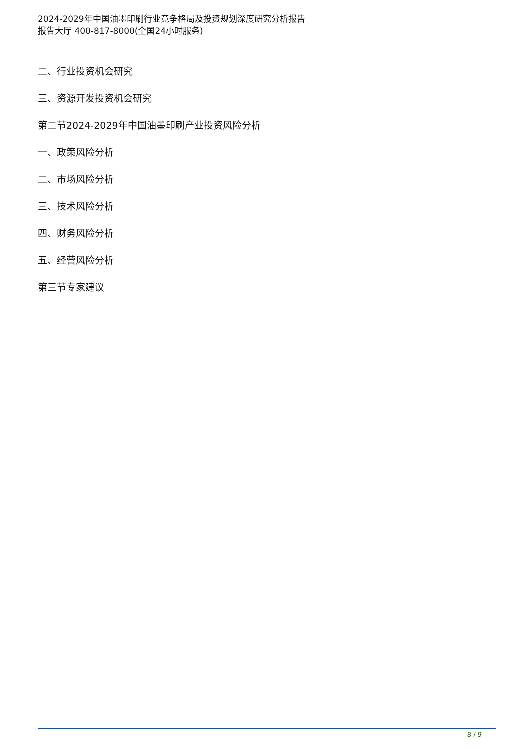2024-2029年中国油墨印刷行业竞争格局及投资规划深度研究分析报告
报告大厅 400-817-8000(全国24小时服务)
二、行业投资机会研究
三、资源开发投资机会研究
第二节2024-2029年中国油墨印刷产业投资风险分析
一、政策风险分析
二、市场风险分析
三、技术风险分析
四、财务风险分析
五、经营风险分析
第三节专家建议
8 / 9